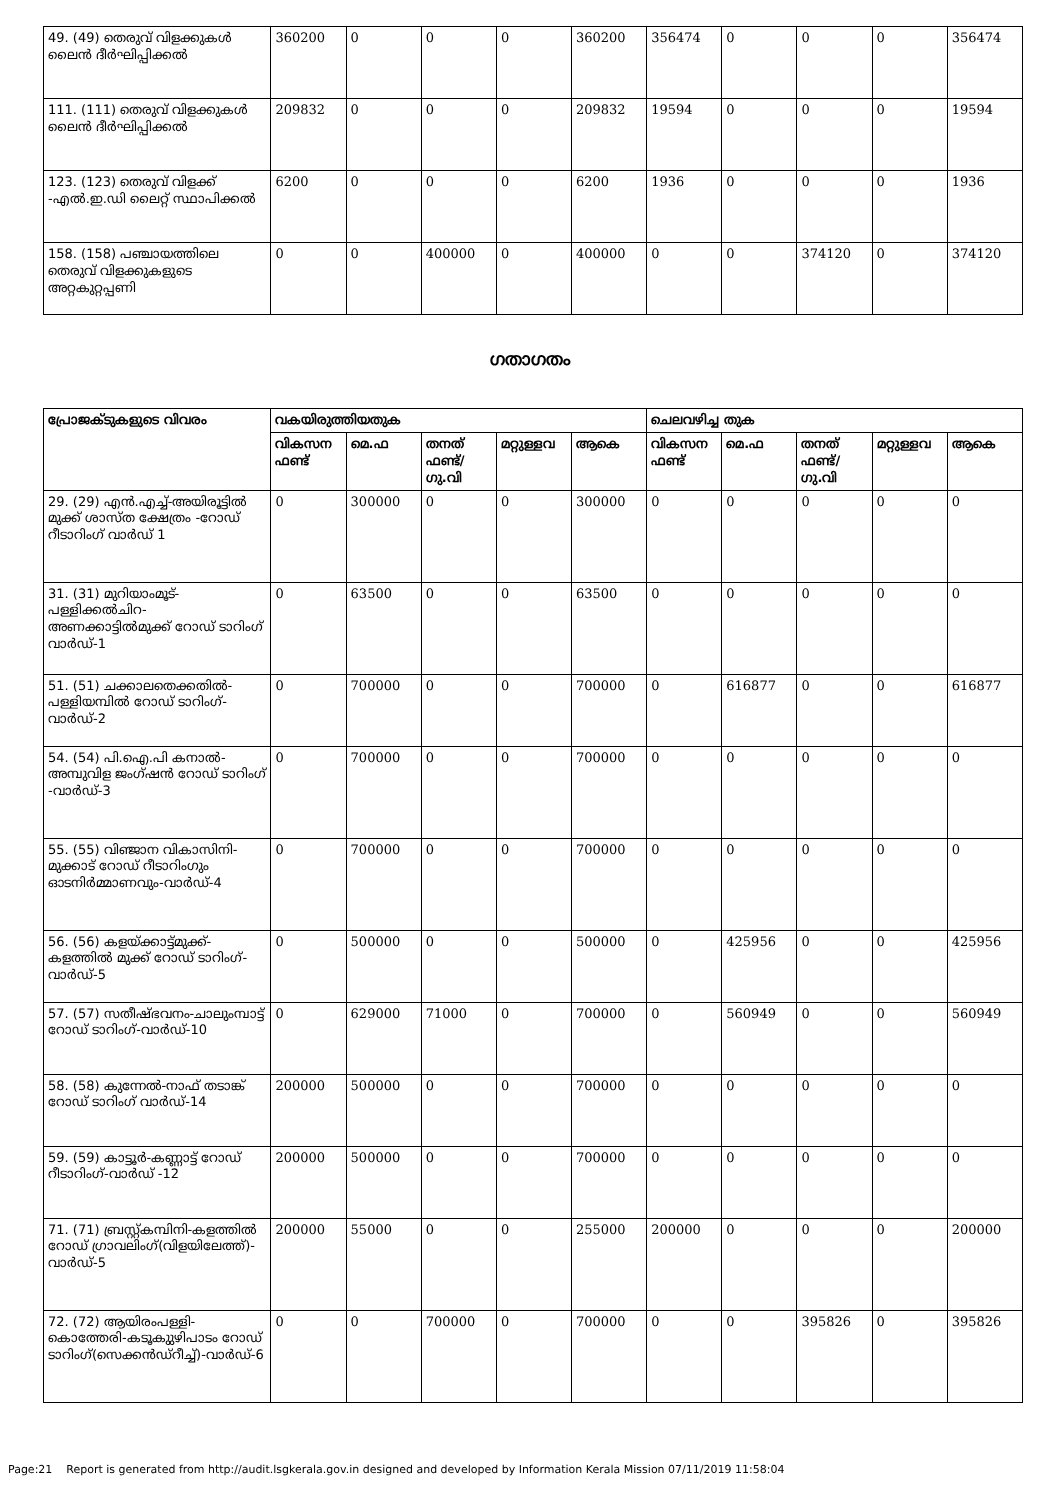| 49. (49) തെരുവ് വിളക്കുകൾ ലൈൻ ദീർഘിപ്പിക്കൽ | 360200 | 0 | 0 | 0 | 360200 | 356474 | 0 | 0 | 0 | 356474 |
| 111. (111) തെരുവ് വിളക്കുകൾ ലൈൻ ദീർഘിപ്പിക്കൽ | 209832 | 0 | 0 | 0 | 209832 | 19594 | 0 | 0 | 0 | 19594 |
| 123. (123) തെരുവ് വിളക്ക് -എൽ.ഇ.ഡി ലൈറ്റ് സ്ഥാപിക്കൽ | 6200 | 0 | 0 | 0 | 6200 | 1936 | 0 | 0 | 0 | 1936 |
| 158. (158) പഞ്ചായത്തിലെ തെരുവ് വിളക്കുകളുടെ അറ്റകുറ്റപ്പണി | 0 | 0 | 400000 | 0 | 400000 | 0 | 0 | 374120 | 0 | 374120 |
ഗതാഗതം
| പ്രോജക്ടുകളുടെ വിവരം | വകയിരുത്തിയതുക | | | | | ചെലവഴിച്ച തുക | | | | |
| --- | --- | --- | --- | --- | --- | --- | --- | --- | --- | --- |
| | വികസന ഫണ്ട് | മെ.ഫ | തനത് ഫണ്ട്/ ഗു.വി | മറ്റുള്ളവ | ആകെ | വികസന ഫണ്ട് | മെ.ഫ | തനത് ഫണ്ട്/ ഗു.വി | മറ്റുള്ളവ | ആകെ |
| 29. (29) എൻ.എച്ച്-അയിരൂട്ടിൽ മുക്ക് ശാസ്ത ക്ഷേത്രം -റോഡ് റീടാറിംഗ് വാർഡ് 1 | 0 | 300000 | 0 | 0 | 300000 | 0 | 0 | 0 | 0 | 0 |
| 31. (31) മുറിയാംമൂട്-പള്ളിക്കൽചിറ-അണക്കാട്ടിൽമുക്ക് റോഡ് ടാറിംഗ് വാർഡ്-1 | 0 | 63500 | 0 | 0 | 63500 | 0 | 0 | 0 | 0 | 0 |
| 51. (51) ചക്കാലതെക്കതിൽ-പള്ളിയമ്പിൽ റോഡ് ടാറിംഗ്-വാർഡ്-2 | 0 | 700000 | 0 | 0 | 700000 | 0 | 616877 | 0 | 0 | 616877 |
| 54. (54) പി.ഐ.പി കനാൽ-അമ്പുവിള ജംഗ്ഷൻ റോഡ് ടാറിംഗ് -വാർഡ്-3 | 0 | 700000 | 0 | 0 | 700000 | 0 | 0 | 0 | 0 | 0 |
| 55. (55) വിഞ്ജാന വികാസിനി-മുക്കാട് റോഡ് റീടാറിംഗും ഓടനിർമ്മാണവും-വാർഡ്-4 | 0 | 700000 | 0 | 0 | 700000 | 0 | 0 | 0 | 0 | 0 |
| 56. (56) കളയ്ക്കാട്ട്മുക്ക്-കളത്തിൽ മുക്ക് റോഡ് ടാറിംഗ്-വാർഡ്-5 | 0 | 500000 | 0 | 0 | 500000 | 0 | 425956 | 0 | 0 | 425956 |
| 57. (57) സതീഷ്ഭവനം-ചാലുംമ്പാട്ട് റോഡ് ടാറിംഗ്-വാർഡ്-10 | 0 | 629000 | 71000 | 0 | 700000 | 0 | 560949 | 0 | 0 | 560949 |
| 58. (58) കുന്നേൽ-നാഫ് തടാങ്ക് റോഡ് ടാറിംഗ് വാർഡ്-14 | 200000 | 500000 | 0 | 0 | 700000 | 0 | 0 | 0 | 0 | 0 |
| 59. (59) കാട്ടൂർ-കണ്ണാട്ട് റോഡ് റീടാറിംഗ്-വാർഡ് -12 | 200000 | 500000 | 0 | 0 | 700000 | 0 | 0 | 0 | 0 | 0 |
| 71. (71) ബ്രസ്റ്റ്കമ്പിനി-കളത്തിൽ റോഡ് ഗ്രാവലിംഗ്(വിളയിലേത്ത്)-വാർഡ്-5 | 200000 | 55000 | 0 | 0 | 255000 | 200000 | 0 | 0 | 0 | 200000 |
| 72. (72) ആയിരംപള്ളി-കൊത്തേരി-കടൂകുുഴിപാടം റോഡ് ടാറിംഗ്(സെക്കൻഡ്റീച്ച്)-വാർഡ്-6 | 0 | 0 | 700000 | 0 | 700000 | 0 | 0 | 395826 | 0 | 395826 |
Page:21 Report is generated from http://audit.lsgkerala.gov.in designed and developed by Information Kerala Mission 07/11/2019 11:58:04